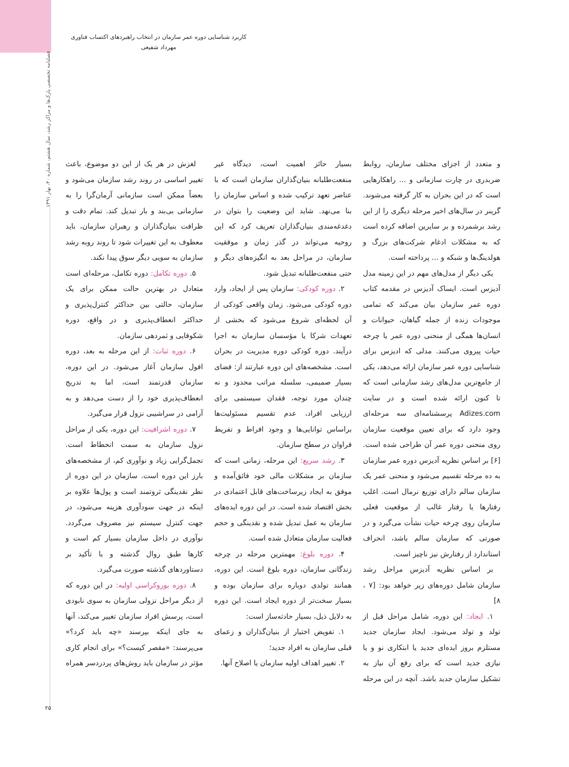کاربرد شناسایی دوره عمر سازمان در انتخاب راهبردهای اکتساب فناوری
مهرداد شفیعی
فصلنامه تخصصی پارک‌ها و مراکز رشد، سال هشتم، شماره ۳۰، بهار ۱۳۹۱
و متعدد از اجزای مختلف سازمان، روابط ضربدری در چارت سازمانی و ... راهکارهایی است که در این بحران به کار گرفته می‌شوند. گرینر در سال‌های اخیر مرحله دیگری را از این رشد برشمرده و بر سایرین اضافه کرده است که به مشکلات ادغام شرکت‌های بزرگ و هولدینگ‌ها و شبکه و ... پرداخته است.
یکی دیگر از مدل‌های مهم در این زمینه مدل آدیزس است. ایساک آدیزس در مقدمه کتاب دوره عمر سازمان بیان می‌کند که تمامی موجودات زنده از جمله گیاهان، حیوانات و انسان‌ها همگی از منحنی دوره عمر یا چرخه حیات پیروی می‌کنند. مدلی که ادیزس برای شناسایی دوره عمر سازمان ارائه می‌دهد، یکی از جامع‌ترین مدل‌های رشد سازمانی است که تا کنون ارائه شده است و در سایت Adizes.com پرسشنامه‌ای سه مرحله‌ای وجود دارد که برای تعیین موقعیت سازمان روی منحنی دوره عمر آن طراحی شده است. [۶] بر اساس نظریه آدیزس دوره عمر سازمان به ده مرحله تقسیم می‌شود و منحنی عمر یک سازمان سالم دارای توزیع نرمال است. اغلب رفتارها یا رفتار غالب از موقعیت فعلی سازمان روی چرخه حیات نشأت می‌گیرد و در صورتی که سازمان سالم باشد، انحراف استاندارد از رفتارش نیز ناچیز است.
بر اساس نظریه آدیزس مراحل رشد سازمان شامل دوره‌های زیر خواهد بود: [۷ ، ۸]
۱. ایجاد: این دوره، شامل مراحل قبل از تولد و تولد می‌شود. ایجاد سازمان جدید مستلزم بروز ایده‌ای جدید یا ابتکاری نو و یا نیازی جدید است که برای رفع آن نیاز به تشکیل سازمان جدید باشد. آنچه در این مرحله بسیار حائز اهمیت است، دیدگاه غیر منفعت‌طلبانه بنیان‌گذاران سازمان است که با عناصر تعهد ترکیب شده و اساس سازمان را بنا می‌نهد. شاید این وضعیت را بتوان در دغدغه‌مندی بنیان‌گذاران تعریف کرد که این روحیه می‌تواند در گذر زمان و موفقیت سازمان، در مراحل بعد به انگیزه‌های دیگر و حتی منفعت‌طلبانه تبدیل شود.
۲. دوره کودکی: سازمان پس از ایجاد، وارد دوره کودکی می‌شود. زمان واقعی کودکی از آن لحظه‌ای شروع می‌شود که بخشی از تعهدات شرکا یا مؤسسان سازمان به اجرا درآیند. دوره کودکی دوره مدیریت در بحران است. مشخصه‌های این دوره عبارتند از: فضای بسیار صمیمی، سلسله مراتب محدود و نه چندان مورد توجه، فقدان سیستمی برای ارزیابی افراد، عدم تقسیم مسئولیت‌ها براساس توانایی‌ها و وجود افراط و تفریط فراوان در سطح سازمان.
۳. رشد سریع: این مرحله، زمانی است که سازمان بر مشکلات مالی خود فائق‌آمده و موفق به ایجاد زیرساخت‌های قابل اعتمادی در بخش اقتصاد شده است. در این دوره ایده‌های سازمان به عمل تبدیل شده و نقدینگی و حجم فعالیت سازمان متعادل شده است.
۴. دوره بلوغ: مهمترین مرحله در چرخه زندگانی سازمان، دوره بلوغ است. این دوره، همانند تولدی دوباره برای سازمان بوده و بسیار سخت‌تر از دوره ایجاد است. این دوره به دلایل ذیل، بسیار حادثه‌ساز است:
۱. تفویض اختیار از بنیان‌گذاران و زعمای قبلی سازمان به افراد جدید؛
۲. تغییر اهداف اولیه سازمان یا اصلاح آنها.
لغزش در هر یک از این دو موضوع، باعث تغییر اساسی در روند رشد سازمان می‌شود و بعضاً ممکن است سازمانی آرمان‌گرا را به سازمانی بی‌بند و بار تبدیل کند. تمام دقت و ظرافت بنیان‌گذاران و رهبران سازمان، باید معطوف به این تغییرات شود تا روند روبه رشد سازمان به سویی دیگر سوق پیدا نکند.
۵. دوره تکامل: دوره تکامل، مرحله‌ای است متعادل در بهترین حالت ممکن برای یک سازمان، حالتی بین حداکثر کنترل‌پذیری و حداکثر انعطاف‌پذیری و در واقع، دوره شکوفایی و ثمردهی سازمان.
۶. دوره ثبات: از این مرحله به بعد، دوره افول سازمان آغاز می‌شود. در این دوره، سازمان قدرتمند است، اما به تدریج انعطاف‌پذیری خود را از دست می‌دهد و به آرامی در سراشیبی نزول قرار می‌گیرد.
۷. دوره اشرافیت: این دوره، یکی از مراحل نزول سازمان به سمت انحطاط است. تجمل‌گرایی زیاد و نوآوری کم، از مشخصه‌های بارز این دوره است. سازمان در این دوره از نظر نقدینگی ثروتمند است و پول‌ها علاوه بر اینکه در جهت سودآوری هزینه می‌شود، در جهت کنترل سیستم نیز مصروف می‌گردد. نوآوری در داخل سازمان بسیار کم است و کارها طبق روال گذشته و با تأکید بر دستاوردهای گذشته صورت می‌گیرد.
۸. دوره بوروکراسی اولیه: در این دوره که از دیگر مراحل نزولی سازمان به سوی نابودی است، پرسش افراد سازمان تغییر می‌کند، آنها به جای اینکه بپرسند «چه باید کرد؟» می‌پرسند: «مقصر کیست؟» برای انجام کاری مؤثر در سازمان باید روش‌های پردردسر همراه
۲۵